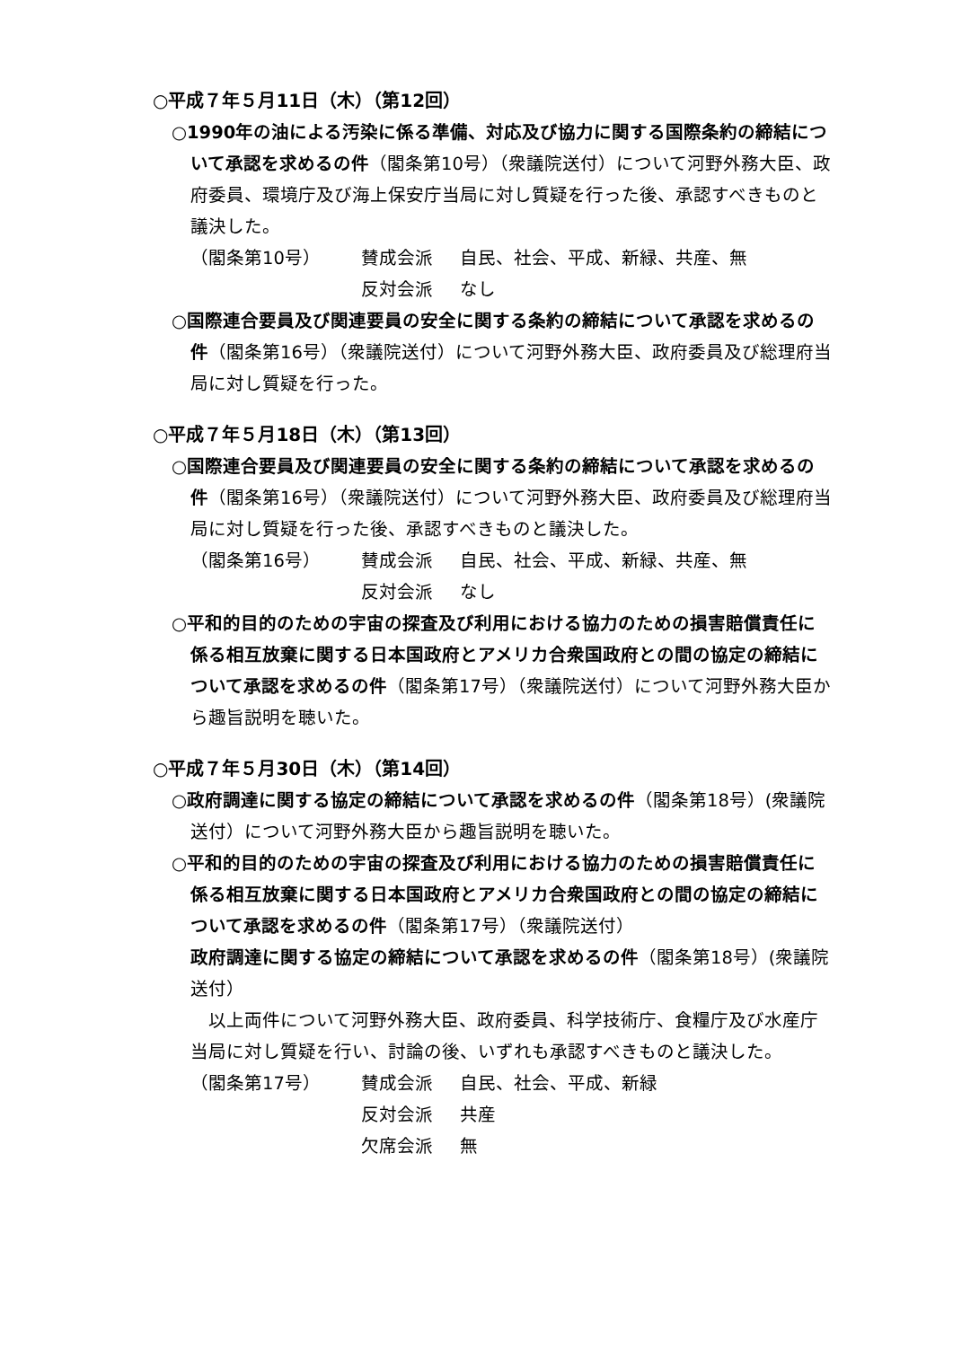○平成７年５月11日（木）（第12回）
○1990年の油による汚染に係る準備、対応及び協力に関する国際条約の締結について承認を求めるの件（閣条第10号）（衆議院送付）について河野外務大臣、政府委員、環境庁及び海上保安庁当局に対し質疑を行った後、承認すべきものと議決した。
（閣条第10号） 賛成会派 自民、社会、平成、新緑、共産、無 反対会派 なし
○国際連合要員及び関連要員の安全に関する条約の締結について承認を求めるの件（閣条第16号）（衆議院送付）について河野外務大臣、政府委員及び総理府当局に対し質疑を行った。
○平成７年５月18日（木）（第13回）
○国際連合要員及び関連要員の安全に関する条約の締結について承認を求めるの件（閣条第16号）（衆議院送付）について河野外務大臣、政府委員及び総理府当局に対し質疑を行った後、承認すべきものと議決した。
（閣条第16号） 賛成会派 自民、社会、平成、新緑、共産、無 反対会派 なし
○平和的目的のための宇宙の探査及び利用における協力のための損害賠償責任に係る相互放棄に関する日本国政府とアメリカ合衆国政府との間の協定の締結について承認を求めるの件（閣条第17号）（衆議院送付）について河野外務大臣から趣旨説明を聴いた。
○平成７年５月30日（木）（第14回）
○政府調達に関する協定の締結について承認を求めるの件（閣条第18号）(衆議院送付）について河野外務大臣から趣旨説明を聴いた。
○平和的目的のための宇宙の探査及び利用における協力のための損害賠償責任に係る相互放棄に関する日本国政府とアメリカ合衆国政府との間の協定の締結について承認を求めるの件（閣条第17号）（衆議院送付）
政府調達に関する協定の締結について承認を求めるの件（閣条第18号）(衆議院送付）
　以上両件について河野外務大臣、政府委員、科学技術庁、食糧庁及び水産庁当局に対し質疑を行い、討論の後、いずれも承認すべきものと議決した。
（閣条第17号） 賛成会派 自民、社会、平成、新緑 反対会派 共産 欠席会派 無